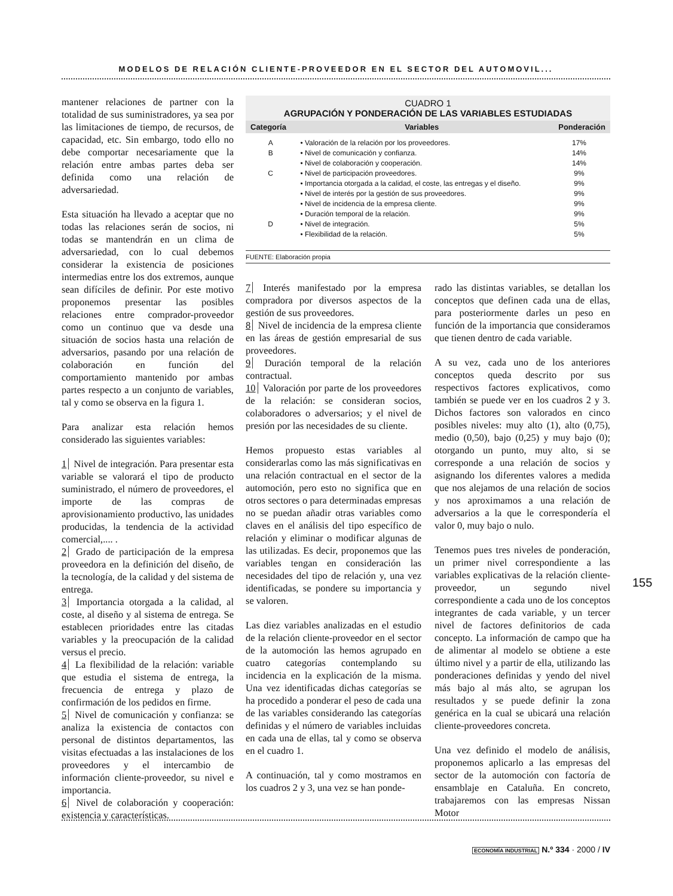MODELOS DE RELACIÓN CLIENTE-PROVEEDOR EN EL SECTOR DEL AUTOMOVIL...
mantener relaciones de partner con la totalidad de sus suministradores, ya sea por las limitaciones de tiempo, de recursos, de capacidad, etc. Sin embargo, todo ello no debe comportar necesariamente que la relación entre ambas partes deba ser definida como una relación de adversariedad.
Esta situación ha llevado a aceptar que no todas las relaciones serán de socios, ni todas se mantendrán en un clima de adversariedad, con lo cual debemos considerar la existencia de posiciones intermedias entre los dos extremos, aunque sean difíciles de definir. Por este motivo proponemos presentar las posibles relaciones entre comprador-proveedor como un continuo que va desde una situación de socios hasta una relación de adversarios, pasando por una relación de colaboración en función del comportamiento mantenido por ambas partes respecto a un conjunto de variables, tal y como se observa en la figura 1.
Para analizar esta relación hemos considerado las siguientes variables:
1 Nivel de integración. Para presentar esta variable se valorará el tipo de producto suministrado, el número de proveedores, el importe de las compras de aprovisionamiento productivo, las unidades producidas, la tendencia de la actividad comercial,.... .
2 Grado de participación de la empresa proveedora en la definición del diseño, de la tecnología, de la calidad y del sistema de entrega.
3 Importancia otorgada a la calidad, al coste, al diseño y al sistema de entrega. Se establecen prioridades entre las citadas variables y la preocupación de la calidad versus el precio.
4 La flexibilidad de la relación: variable que estudia el sistema de entrega, la frecuencia de entrega y plazo de confirmación de los pedidos en firme.
5 Nivel de comunicación y confianza: se analiza la existencia de contactos con personal de distintos departamentos, las visitas efectuadas a las instalaciones de los proveedores y el intercambio de información cliente-proveedor, su nivel e importancia.
6 Nivel de colaboración y cooperación: existencia y características.
CUADRO 1
AGRUPACIÓN Y PONDERACIÓN DE LAS VARIABLES ESTUDIADAS
| Categoría | Variables | Ponderación |
| --- | --- | --- |
| A | • Valoración de la relación por los proveedores. | 17% |
| B | • Nivel de comunicación y confianza. | 14% |
| | • Nivel de colaboración y cooperación. | 14% |
| C | • Nivel de participación proveedores. | 9% |
| | • Importancia otorgada a la calidad, el coste, las entregas y el diseño. | 9% |
| | • Nivel de interés por la gestión de sus proveedores. | 9% |
| | • Nivel de incidencia de la empresa cliente. | 9% |
| | • Duración temporal de la relación. | 9% |
| D | • Nivel de integración. | 5% |
| | • Flexibilidad de la relación. | 5% |
FUENTE: Elaboración propia
7 Interés manifestado por la empresa compradora por diversos aspectos de la gestión de sus proveedores.
8 Nivel de incidencia de la empresa cliente en las áreas de gestión empresarial de sus proveedores.
9 Duración temporal de la relación contractual.
10 Valoración por parte de los proveedores de la relación: se consideran socios, colaboradores o adversarios; y el nivel de presión por las necesidades de su cliente.
Hemos propuesto estas variables al considerarlas como las más significativas en una relación contractual en el sector de la automoción, pero esto no significa que en otros sectores o para determinadas empresas no se puedan añadir otras variables como claves en el análisis del tipo específico de relación y eliminar o modificar algunas de las utilizadas. Es decir, proponemos que las variables tengan en consideración las necesidades del tipo de relación y, una vez identificadas, se pondere su importancia y se valoren.
Las diez variables analizadas en el estudio de la relación cliente-proveedor en el sector de la automoción las hemos agrupado en cuatro categorías contemplando su incidencia en la explicación de la misma. Una vez identificadas dichas categorías se ha procedido a ponderar el peso de cada una de las variables considerando las categorías definidas y el número de variables incluidas en cada una de ellas, tal y como se observa en el cuadro 1.
A continuación, tal y como mostramos en los cuadros 2 y 3, una vez se han ponde-
rado las distintas variables, se detallan los conceptos que definen cada una de ellas, para posteriormente darles un peso en función de la importancia que consideramos que tienen dentro de cada variable.
A su vez, cada uno de los anteriores conceptos queda descrito por sus respectivos factores explicativos, como también se puede ver en los cuadros 2 y 3. Dichos factores son valorados en cinco posibles niveles: muy alto (1), alto (0,75), medio (0,50), bajo (0,25) y muy bajo (0); otorgando un punto, muy alto, si se corresponde a una relación de socios y asignando los diferentes valores a medida que nos alejamos de una relación de socios y nos aproximamos a una relación de adversarios a la que le correspondería el valor 0, muy bajo o nulo.
Tenemos pues tres niveles de ponderación, un primer nivel correspondiente a las variables explicativas de la relación cliente-proveedor, un segundo nivel correspondiente a cada uno de los conceptos integrantes de cada variable, y un tercer nivel de factores definitorios de cada concepto. La información de campo que ha de alimentar al modelo se obtiene a este último nivel y a partir de ella, utilizando las ponderaciones definidas y yendo del nivel más bajo al más alto, se agrupan los resultados y se puede definir la zona genérica en la cual se ubicará una relación cliente-proveedores concreta.
Una vez definido el modelo de análisis, proponemos aplicarlo a las empresas del sector de la automoción con factoría de ensamblaje en Cataluña. En concreto, trabajaremos con las empresas Nissan Motor
155
ECONOMÍA INDUSTRIAL N.º 334 · 2000 / IV